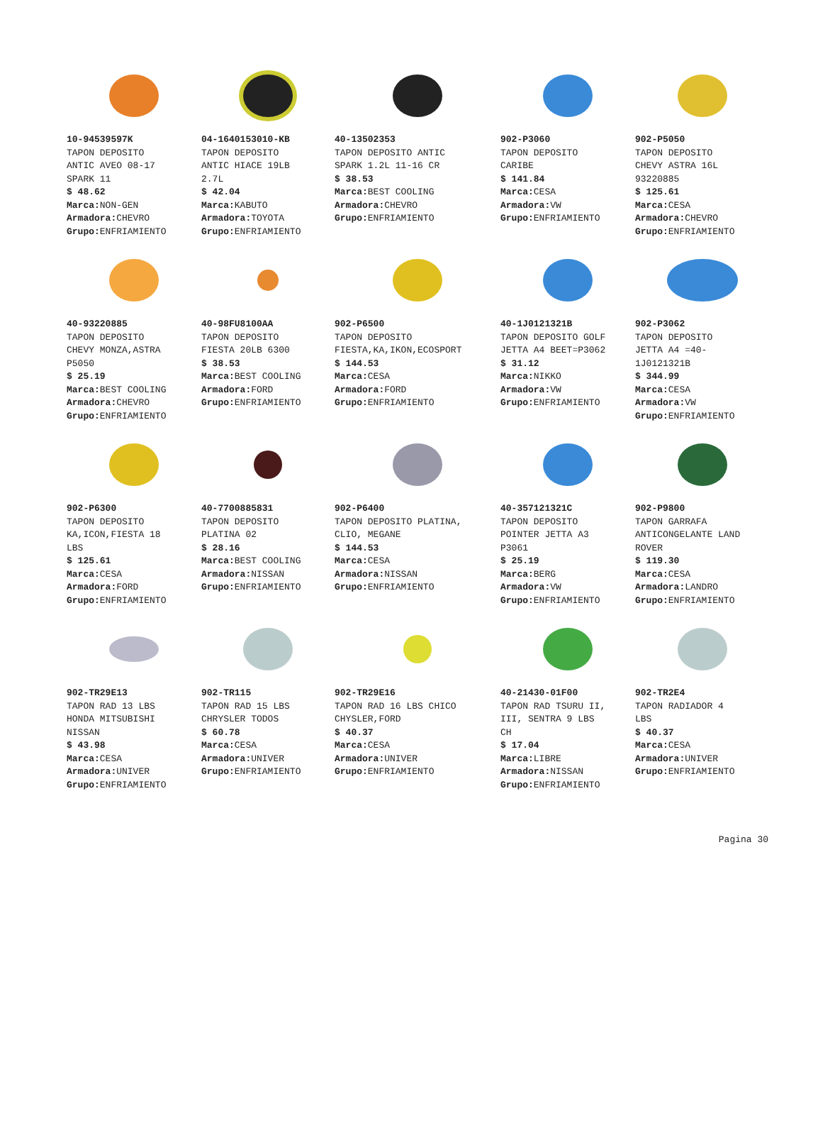10-94539597K
TAPON DEPOSITO
ANTIC AVEO 08-17
SPARK 11
$ 48.62
Marca: NON-GEN
Armadora: CHEVRO
Grupo: ENFRIAMIENTO
04-1640153010-KB
TAPON DEPOSITO
ANTIC HIACE 19LB
2.7L
$ 42.04
Marca: KABUTO
Armadora: TOYOTA
Grupo: ENFRIAMIENTO
40-13502353
TAPON DEPOSITO ANTIC
SPARK 1.2L 11-16 CR
$ 38.53
Marca: BEST COOLING
Armadora: CHEVRO
Grupo: ENFRIAMIENTO
902-P3060
TAPON DEPOSITO
CARIBE
$ 141.84
Marca: CESA
Armadora: VW
Grupo: ENFRIAMIENTO
902-P5050
TAPON DEPOSITO
CHEVY ASTRA 16L
93220885
$ 125.61
Marca: CESA
Armadora: CHEVRO
Grupo: ENFRIAMIENTO
40-93220885
TAPON DEPOSITO
CHEVY MONZA,ASTRA
P5050
$ 25.19
Marca: BEST COOLING
Armadora: CHEVRO
Grupo: ENFRIAMIENTO
40-98FU8100AA
TAPON DEPOSITO
FIESTA 20LB 6300
$ 38.53
Marca: BEST COOLING
Armadora: FORD
Grupo: ENFRIAMIENTO
902-P6500
TAPON DEPOSITO
FIESTA,KA,IKON,ECOSPORT
$ 144.53
Marca: CESA
Armadora: FORD
Grupo: ENFRIAMIENTO
40-1J0121321B
TAPON DEPOSITO GOLF
JETTA A4 BEET=P3062
$ 31.12
Marca: NIKKO
Armadora: VW
Grupo: ENFRIAMIENTO
902-P3062
TAPON DEPOSITO
JETTA A4 =40-
1J0121321B
$ 344.99
Marca: CESA
Armadora: VW
Grupo: ENFRIAMIENTO
902-P6300
TAPON DEPOSITO
KA,ICON,FIESTA 18
LBS
$ 125.61
Marca: CESA
Armadora: FORD
Grupo: ENFRIAMIENTO
40-7700885831
TAPON DEPOSITO
PLATINA 02
$ 28.16
Marca: BEST COOLING
Armadora: NISSAN
Grupo: ENFRIAMIENTO
902-P6400
TAPON DEPOSITO PLATINA,
CLIO, MEGANE
$ 144.53
Marca: CESA
Armadora: NISSAN
Grupo: ENFRIAMIENTO
40-357121321C
TAPON DEPOSITO
POINTER JETTA A3
P3061
$ 25.19
Marca: BERG
Armadora: VW
Grupo: ENFRIAMIENTO
902-P9800
TAPON GARRAFA
ANTICONGELANTE LAND
ROVER
$ 119.30
Marca: CESA
Armadora: LANDRO
Grupo: ENFRIAMIENTO
902-TR29E13
TAPON RAD 13 LBS
HONDA MITSUBISHI
NISSAN
$ 43.98
Marca: CESA
Armadora: UNIVER
Grupo: ENFRIAMIENTO
902-TR115
TAPON RAD 15 LBS
CHRYSLER TODOS
$ 60.78
Marca: CESA
Armadora: UNIVER
Grupo: ENFRIAMIENTO
902-TR29E16
TAPON RAD 16 LBS CHICO
CHYSLER,FORD
$ 40.37
Marca: CESA
Armadora: UNIVER
Grupo: ENFRIAMIENTO
40-21430-01F00
TAPON RAD TSURU II,
III, SENTRA 9 LBS
CH
$ 17.04
Marca: LIBRE
Armadora: NISSAN
Grupo: ENFRIAMIENTO
902-TR2E4
TAPON RADIADOR 4
LBS
$ 40.37
Marca: CESA
Armadora: UNIVER
Grupo: ENFRIAMIENTO
Pagina 30